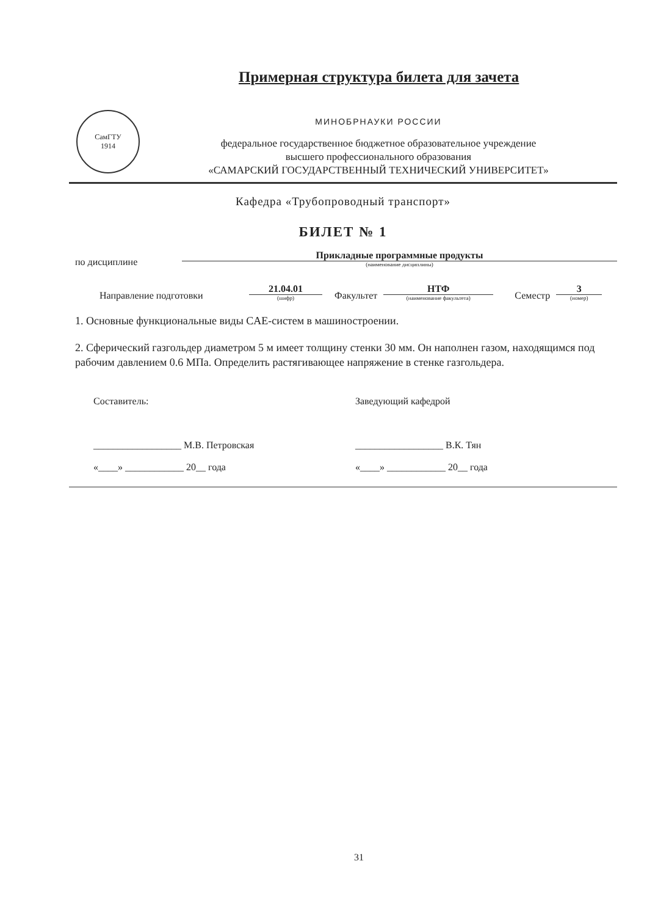Примерная структура билета для зачета
СамГТУ
1914
МИНОБРНАУКИ РОССИИ
федеральное государственное бюджетное образовательное учреждение
высшего профессионального образования
«САМАРСКИЙ ГОСУДАРСТВЕННЫЙ ТЕХНИЧЕСКИЙ УНИВЕРСИТЕТ»
Кафедра «Трубопроводный транспорт»
БИЛЕТ № 1
по дисциплине
Прикладные программные продукты
(наименование дисциплины)
Направление подготовки
21.04.01
(шифр)
Факультет
НТФ
(наименование факультета)
Семестр
3
(номер)
1. Основные функциональные виды CAE-систем в машиностроении.
2. Сферический газгольдер диаметром 5 м имеет толщину стенки 30 мм. Он наполнен газом, находящимся под рабочим давлением 0.6 МПа. Определить растягивающее напряжение в стенке газгольдера.
Составитель:
__________________ М.В. Петровская
«____» ____________ 20__ года
Заведующий кафедрой
__________________ В.К. Тян
«____» ____________ 20__ года
31